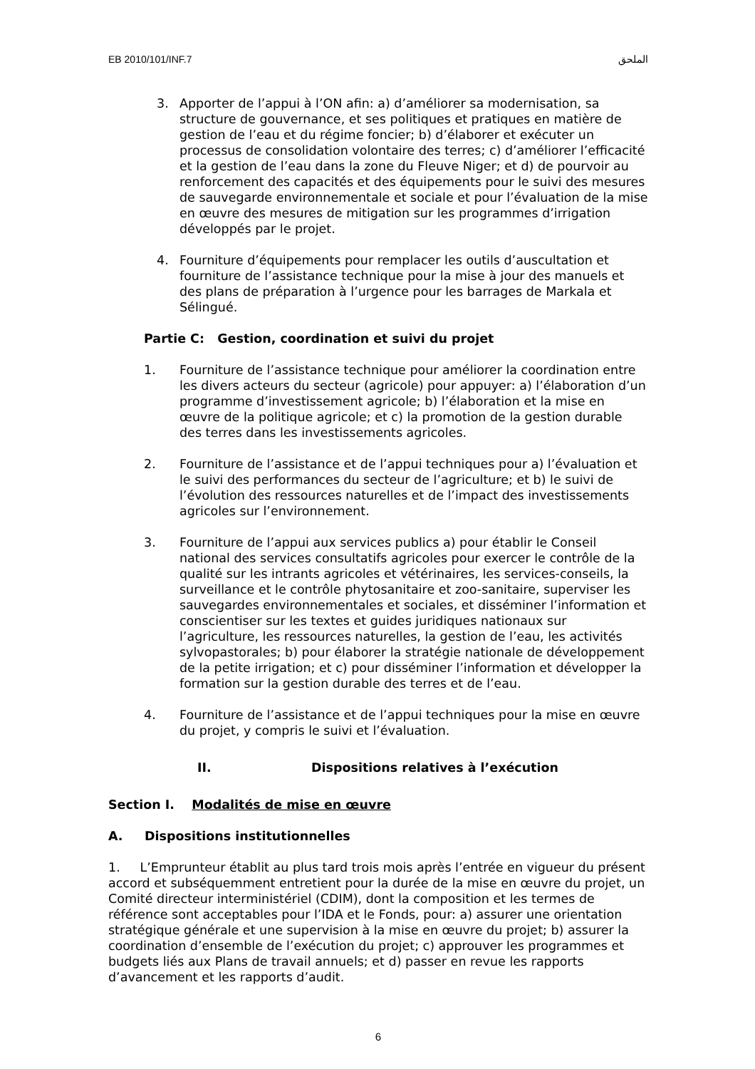EB 2010/101/INF.7 الملحق
3. Apporter de l’appui à l’ON afin: a) d’améliorer sa modernisation, sa structure de gouvernance, et ses politiques et pratiques en matière de gestion de l’eau et du régime foncier; b) d’élaborer et exécuter un processus de consolidation volontaire des terres; c) d’améliorer l’efficacité et la gestion de l’eau dans la zone du Fleuve Niger; et d) de pourvoir au renforcement des capacités et des équipements pour le suivi des mesures de sauvegarde environnementale et sociale et pour l’évaluation de la mise en œuvre des mesures de mitigation sur les programmes d’irrigation développés par le projet.
4. Fourniture d’équipements pour remplacer les outils d’auscultation et fourniture de l’assistance technique pour la mise à jour des manuels et des plans de préparation à l’urgence pour les barrages de Markala et Sélingué.
Partie C: Gestion, coordination et suivi du projet
1. Fourniture de l’assistance technique pour améliorer la coordination entre les divers acteurs du secteur (agricole) pour appuyer: a) l’élaboration d’un programme d’investissement agricole; b) l’élaboration et la mise en œuvre de la politique agricole; et c) la promotion de la gestion durable des terres dans les investissements agricoles.
2. Fourniture de l’assistance et de l’appui techniques pour a) l’évaluation et le suivi des performances du secteur de l’agriculture; et b) le suivi de l’évolution des ressources naturelles et de l’impact des investissements agricoles sur l’environnement.
3. Fourniture de l’appui aux services publics a) pour établir le Conseil national des services consultatifs agricoles pour exercer le contrôle de la qualité sur les intrants agricoles et vétérinaires, les services-conseils, la surveillance et le contrôle phytosanitaire et zoo-sanitaire, superviser les sauvegardes environnementales et sociales, et disséminer l’information et conscientiser sur les textes et guides juridiques nationaux sur l’agriculture, les ressources naturelles, la gestion de l’eau, les activités sylvopastorales; b) pour élaborer la stratégie nationale de développement de la petite irrigation; et c) pour disséminer l’information et développer la formation sur la gestion durable des terres et de l’eau.
4. Fourniture de l’assistance et de l’appui techniques pour la mise en œuvre du projet, y compris le suivi et l’évaluation.
II. Dispositions relatives à l’exécution
Section I. Modalités de mise en œuvre
A. Dispositions institutionnelles
1. L’Emprunteur établit au plus tard trois mois après l’entrée en vigueur du présent accord et subséquemment entretient pour la durée de la mise en œuvre du projet, un Comité directeur interministériel (CDIM), dont la composition et les termes de référence sont acceptables pour l’IDA et le Fonds, pour: a) assurer une orientation stratégique générale et une supervision à la mise en œuvre du projet; b) assurer la coordination d’ensemble de l’exécution du projet; c) approuver les programmes et budgets liés aux Plans de travail annuels; et d) passer en revue les rapports d’avancement et les rapports d’audit.
6